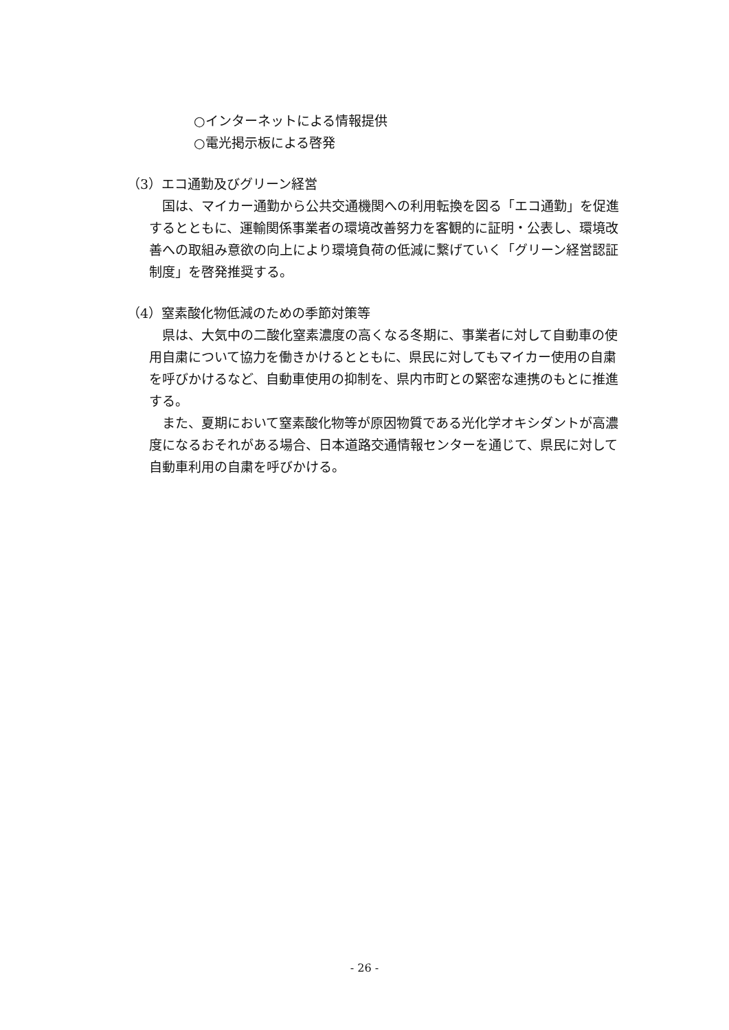○インターネットによる情報提供
○電光掲示板による啓発
（3）エコ通勤及びグリーン経営
国は、マイカー通勤から公共交通機関への利用転換を図る「エコ通勤」を促進するとともに、運輸関係事業者の環境改善努力を客観的に証明・公表し、環境改善への取組み意欲の向上により環境負荷の低減に繋げていく「グリーン経営認証制度」を啓発推奨する。
（4）窒素酸化物低減のための季節対策等
県は、大気中の二酸化窒素濃度の高くなる冬期に、事業者に対して自動車の使用自粛について協力を働きかけるとともに、県民に対してもマイカー使用の自粛を呼びかけるなど、自動車使用の抑制を、県内市町との緊密な連携のもとに推進する。
また、夏期において窒素酸化物等が原因物質である光化学オキシダントが高濃度になるおそれがある場合、日本道路交通情報センターを通じて、県民に対して自動車利用の自粛を呼びかける。
- 26 -